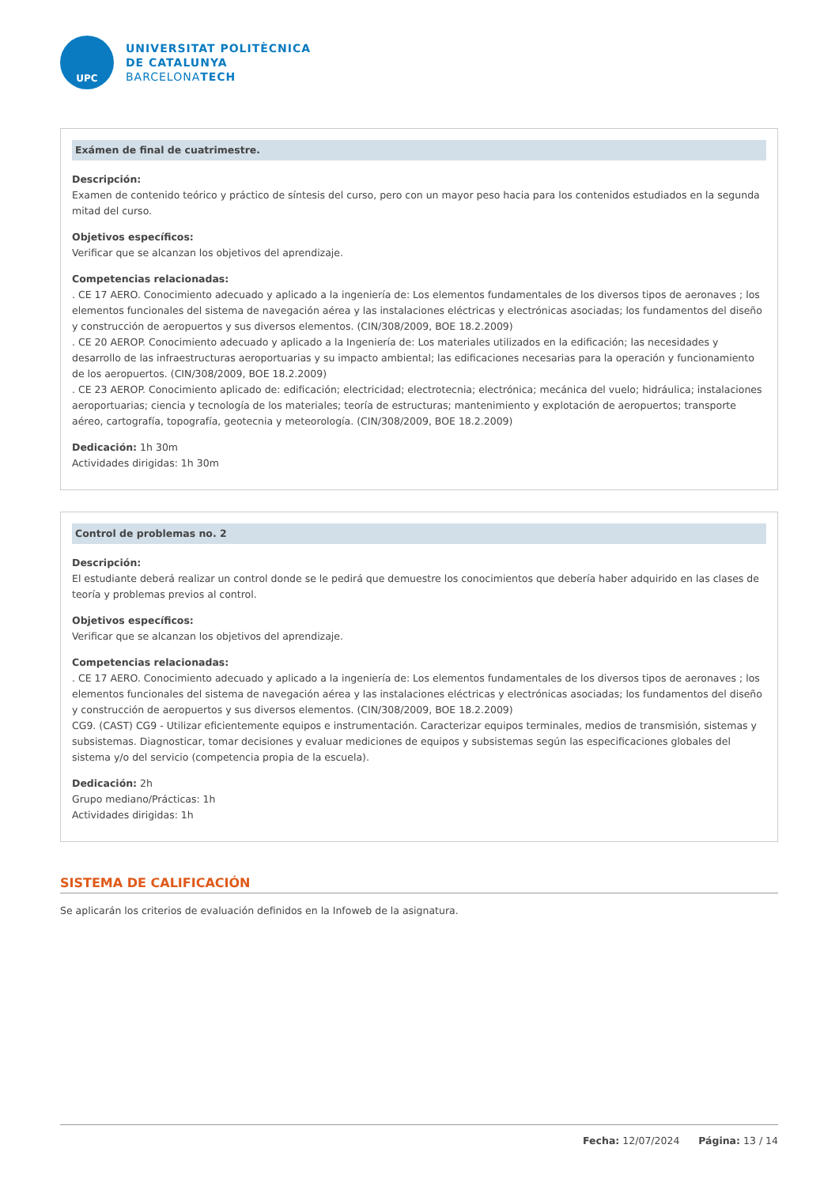UPC
UNIVERSITAT POLITÈCNICA
DE CATALUNYA
BARCELONATECH
Exámen de final de cuatrimestre.
Descripción:
Examen de contenido teórico y práctico de síntesis del curso, pero con un mayor peso hacia para los contenidos estudiados en la segunda mitad del curso.
Objetivos específicos:
Verificar que se alcanzan los objetivos del aprendizaje.
Competencias relacionadas:
. CE 17 AERO. Conocimiento adecuado y aplicado a la ingeniería de: Los elementos fundamentales de los diversos tipos de aeronaves ; los elementos funcionales del sistema de navegación aérea y las instalaciones eléctricas y electrónicas asociadas; los fundamentos del diseño y construcción de aeropuertos y sus diversos elementos. (CIN/308/2009, BOE 18.2.2009)
. CE 20 AEROP. Conocimiento adecuado y aplicado a la Ingeniería de: Los materiales utilizados en la edificación; las necesidades y desarrollo de las infraestructuras aeroportuarias y su impacto ambiental; las edificaciones necesarias para la operación y funcionamiento de los aeropuertos. (CIN/308/2009, BOE 18.2.2009)
. CE 23 AEROP. Conocimiento aplicado de: edificación; electricidad; electrotecnia; electrónica; mecánica del vuelo; hidráulica; instalaciones aeroportuarias; ciencia y tecnología de los materiales; teoría de estructuras; mantenimiento y explotación de aeropuertos; transporte aéreo, cartografía, topografía, geotecnia y meteorología. (CIN/308/2009, BOE 18.2.2009)
Dedicación: 1h 30m
Actividades dirigidas: 1h 30m
Control de problemas no. 2
Descripción:
El estudiante deberá realizar un control donde se le pedirá que demuestre los conocimientos que debería haber adquirido en las clases de teoría y problemas previos al control.
Objetivos específicos:
Verificar que se alcanzan los objetivos del aprendizaje.
Competencias relacionadas:
. CE 17 AERO. Conocimiento adecuado y aplicado a la ingeniería de: Los elementos fundamentales de los diversos tipos de aeronaves ; los elementos funcionales del sistema de navegación aérea y las instalaciones eléctricas y electrónicas asociadas; los fundamentos del diseño y construcción de aeropuertos y sus diversos elementos. (CIN/308/2009, BOE 18.2.2009)
CG9. (CAST) CG9 - Utilizar eficientemente equipos e instrumentación. Caracterizar equipos terminales, medios de transmisión, sistemas y subsistemas. Diagnosticar, tomar decisiones y evaluar mediciones de equipos y subsistemas según las especificaciones globales del sistema y/o del servicio (competencia propia de la escuela).
Dedicación: 2h
Grupo mediano/Prácticas: 1h
Actividades dirigidas: 1h
SISTEMA DE CALIFICACIÓN
Se aplicarán los criterios de evaluación definidos en la Infoweb de la asignatura.
Fecha: 12/07/2024 Página: 13 / 14